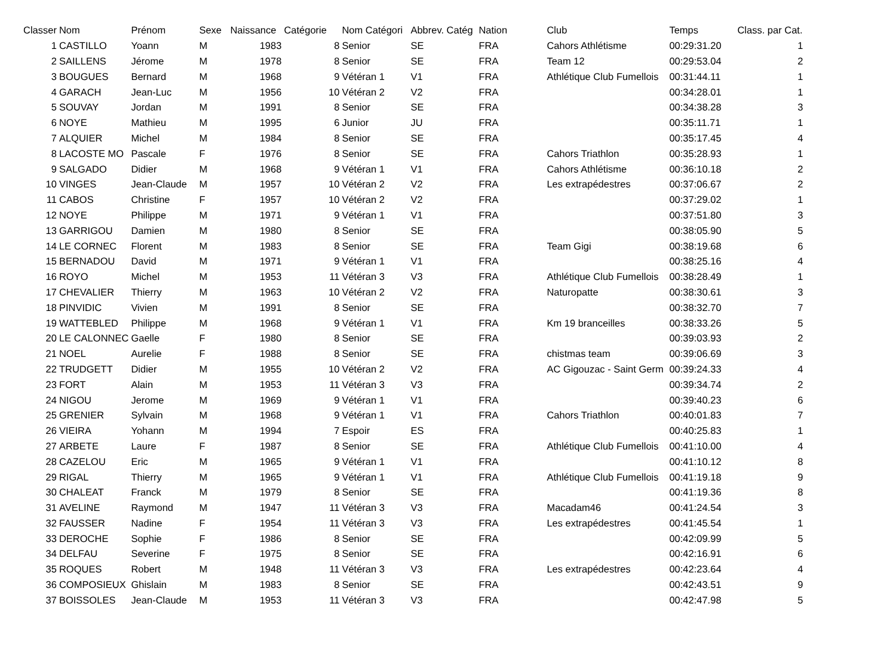| Classer | Nom | Prénom | Sexe | Naissance | Catégorie | Nom Catégori | Abbrev. Catég | Nation | Club | Temps | Class. par Cat. |
| --- | --- | --- | --- | --- | --- | --- | --- | --- | --- | --- | --- |
| 1 | CASTILLO | Yoann | M | 1983 | 8 | Senior | SE | FRA | Cahors Athlétisme | 00:29:31.20 | 1 |
| 2 | SAILLENS | Jérome | M | 1978 | 8 | Senior | SE | FRA | Team 12 | 00:29:53.04 | 2 |
| 3 | BOUGUES | Bernard | M | 1968 | 9 | Vétéran 1 | V1 | FRA | Athlétique Club Fumellois | 00:31:44.11 | 1 |
| 4 | GARACH | Jean-Luc | M | 1956 | 10 | Vétéran 2 | V2 | FRA | | 00:34:28.01 | 1 |
| 5 | SOUVAY | Jordan | M | 1991 | 8 | Senior | SE | FRA | | 00:34:38.28 | 3 |
| 6 | NOYE | Mathieu | M | 1995 | 6 | Junior | JU | FRA | | 00:35:11.71 | 1 |
| 7 | ALQUIER | Michel | M | 1984 | 8 | Senior | SE | FRA | | 00:35:17.45 | 4 |
| 8 | LACOSTE MO | Pascale | F | 1976 | 8 | Senior | SE | FRA | Cahors Triathlon | 00:35:28.93 | 1 |
| 9 | SALGADO | Didier | M | 1968 | 9 | Vétéran 1 | V1 | FRA | Cahors Athlétisme | 00:36:10.18 | 2 |
| 10 | VINGES | Jean-Claude | M | 1957 | 10 | Vétéran 2 | V2 | FRA | Les extrapédestres | 00:37:06.67 | 2 |
| 11 | CABOS | Christine | F | 1957 | 10 | Vétéran 2 | V2 | FRA | | 00:37:29.02 | 1 |
| 12 | NOYE | Philippe | M | 1971 | 9 | Vétéran 1 | V1 | FRA | | 00:37:51.80 | 3 |
| 13 | GARRIGOU | Damien | M | 1980 | 8 | Senior | SE | FRA | | 00:38:05.90 | 5 |
| 14 | LE CORNEC | Florent | M | 1983 | 8 | Senior | SE | FRA | Team Gigi | 00:38:19.68 | 6 |
| 15 | BERNADOU | David | M | 1971 | 9 | Vétéran 1 | V1 | FRA | | 00:38:25.16 | 4 |
| 16 | ROYO | Michel | M | 1953 | 11 | Vétéran 3 | V3 | FRA | Athlétique Club Fumellois | 00:38:28.49 | 1 |
| 17 | CHEVALIER | Thierry | M | 1963 | 10 | Vétéran 2 | V2 | FRA | Naturopatte | 00:38:30.61 | 3 |
| 18 | PINVIDIC | Vivien | M | 1991 | 8 | Senior | SE | FRA | | 00:38:32.70 | 7 |
| 19 | WATTEBLED | Philippe | M | 1968 | 9 | Vétéran 1 | V1 | FRA | Km 19 branceilles | 00:38:33.26 | 5 |
| 20 | LE CALONNEC | Gaelle | F | 1980 | 8 | Senior | SE | FRA | | 00:39:03.93 | 2 |
| 21 | NOEL | Aurelie | F | 1988 | 8 | Senior | SE | FRA | chistmas team | 00:39:06.69 | 3 |
| 22 | TRUDGETT | Didier | M | 1955 | 10 | Vétéran 2 | V2 | FRA | AC Gigouzac - Saint Germ | 00:39:24.33 | 4 |
| 23 | FORT | Alain | M | 1953 | 11 | Vétéran 3 | V3 | FRA | | 00:39:34.74 | 2 |
| 24 | NIGOU | Jerome | M | 1969 | 9 | Vétéran 1 | V1 | FRA | | 00:39:40.23 | 6 |
| 25 | GRENIER | Sylvain | M | 1968 | 9 | Vétéran 1 | V1 | FRA | Cahors Triathlon | 00:40:01.83 | 7 |
| 26 | VIEIRA | Yohann | M | 1994 | 7 | Espoir | ES | FRA | | 00:40:25.83 | 1 |
| 27 | ARBETE | Laure | F | 1987 | 8 | Senior | SE | FRA | Athlétique Club Fumellois | 00:41:10.00 | 4 |
| 28 | CAZELOU | Eric | M | 1965 | 9 | Vétéran 1 | V1 | FRA | | 00:41:10.12 | 8 |
| 29 | RIGAL | Thierry | M | 1965 | 9 | Vétéran 1 | V1 | FRA | Athlétique Club Fumellois | 00:41:19.18 | 9 |
| 30 | CHALEAT | Franck | M | 1979 | 8 | Senior | SE | FRA | | 00:41:19.36 | 8 |
| 31 | AVELINE | Raymond | M | 1947 | 11 | Vétéran 3 | V3 | FRA | Macadam46 | 00:41:24.54 | 3 |
| 32 | FAUSSER | Nadine | F | 1954 | 11 | Vétéran 3 | V3 | FRA | Les extrapédestres | 00:41:45.54 | 1 |
| 33 | DEROCHE | Sophie | F | 1986 | 8 | Senior | SE | FRA | | 00:42:09.99 | 5 |
| 34 | DELFAU | Severine | F | 1975 | 8 | Senior | SE | FRA | | 00:42:16.91 | 6 |
| 35 | ROQUES | Robert | M | 1948 | 11 | Vétéran 3 | V3 | FRA | Les extrapédestres | 00:42:23.64 | 4 |
| 36 | COMPOSIEUX | Ghislain | M | 1983 | 8 | Senior | SE | FRA | | 00:42:43.51 | 9 |
| 37 | BOISSOLES | Jean-Claude | M | 1953 | 11 | Vétéran 3 | V3 | FRA | | 00:42:47.98 | 5 |